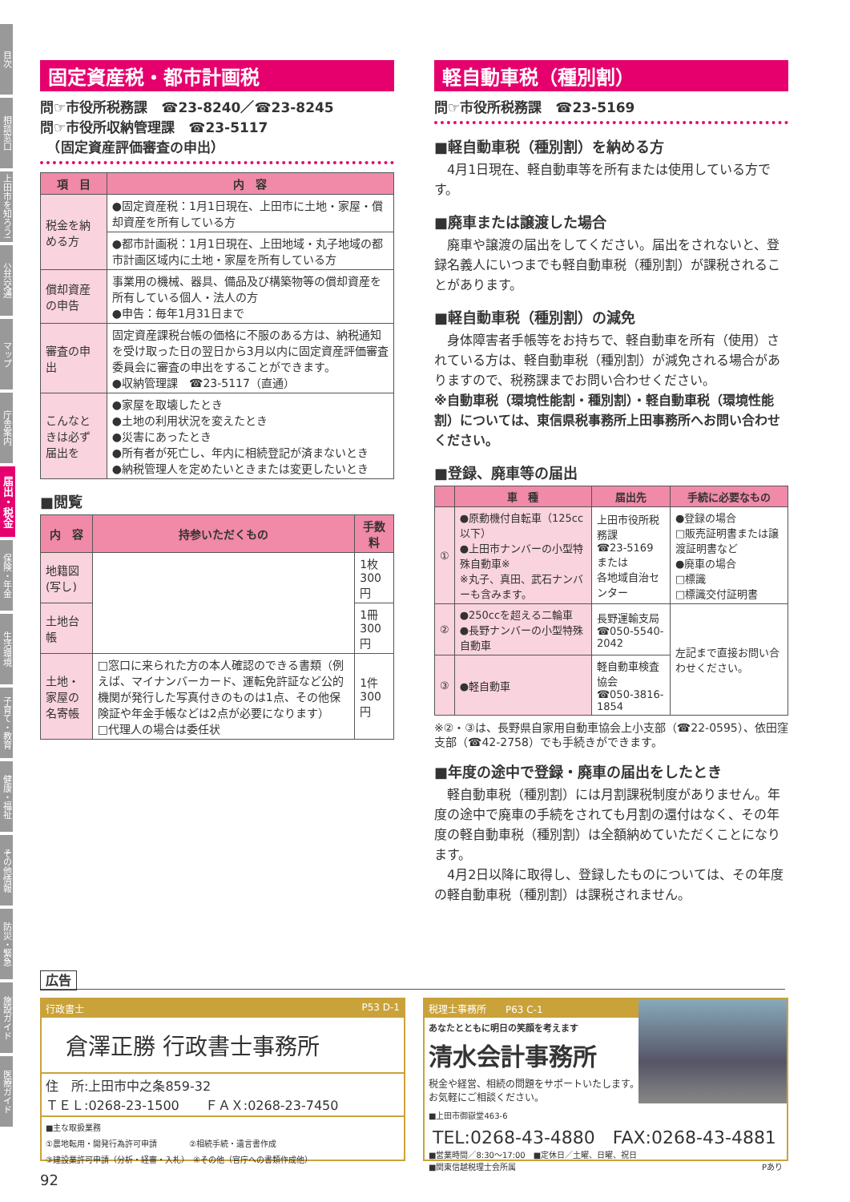目次
相談窓口
上田市を知ろう!
公共交通
マップ
庁舎案内
届出・税金
保険・年金
生活環境
子育て・教育
健康・福祉
その他情報
防災・緊急
施設ガイド
医療ガイド
固定資産税・都市計画税
問☞市役所税務課　☎23-8240／☎23-8245
問☞市役所収納管理課　☎23-5117
　（固定資産評価審査の申出）
| 項 目 | 内 容 |
| --- | --- |
| 税金を納める方 | ●固定資産税：1月1日現在、上田市に土地・家屋・償却資産を所有している方 |
| | ●都市計画税：1月1日現在、上田地域・丸子地域の都市計画区域内に土地・家屋を所有している方 |
| 償却資産の申告 | 事業用の機械、器具、備品及び構築物等の償却資産を所有している個人・法人の方 ●申告：毎年1月31日まで |
| 審査の申出 | 固定資産課税台帳の価格に不服のある方は、納税通知を受け取った日の翌日から3月以内に固定資産評価審査委員会に審査の申出をすることができます。 ●収納管理課 ☎23-5117（直通） |
| こんなときは必ず届出を | ●家屋を取壊したとき ●土地の利用状況を変えたとき ●災害にあったとき ●所有者が死亡し、年内に相続登記が済まないとき ●納税管理人を定めたいときまたは変更したいとき |
■閲覧
| 内 容 | 持参いただくもの | 手数料 |
| --- | --- | --- |
| 地籍図(写し) | | 1枚300円 |
| 土地台帳 | | 1冊300円 |
| 土地・家屋の名寄帳 | □窓口に来られた方の本人確認のできる書類（例えば、マイナンバーカード、運転免許証など公的機関が発行した写真付きのものは1点、その他保険証や年金手帳などは2点が必要になります） □代理人の場合は委任状 | 1件300円 |
軽自動車税（種別割）
問☞市役所税務課　☎23-5169
■軽自動車税（種別割）を納める方
　4月1日現在、軽自動車等を所有または使用している方です。
■廃車または譲渡した場合
　廃車や譲渡の届出をしてください。届出をされないと、登録名義人にいつまでも軽自動車税（種別割）が課税されることがあります。
■軽自動車税（種別割）の減免
　身体障害者手帳等をお持ちで、軽自動車を所有（使用）されている方は、軽自動車税（種別割）が減免される場合がありますので、税務課までお問い合わせください。
※自動車税（環境性能割・種別割）・軽自動車税（環境性能割）については、東信県税事務所上田事務所へお問い合わせください。
■登録、廃車等の届出
| | 車 種 | 届出先 | 手続に必要なもの |
| --- | --- | --- | --- |
| ① | ●原動機付自転車（125cc以下） ●上田市ナンバーの小型特殊自動車※ ※丸子、真田、武石ナンバーも含みます。 | 上田市役所税務課 ☎23-5169 または 各地域自治センター | ●登録の場合 □販売証明書または譲渡証明書など ●廃車の場合 □標識 □標識交付証明書 |
| ② | ●250ccを超える二輪車 ●長野ナンバーの小型特殊自動車 | 長野運輸支局 ☎050-5540-2042 | 左記まで直接お問い合わせください。 |
| ③ | ●軽自動車 | 軽自動車検査協会 ☎050-3816-1854 | |
※②・③は、長野県自家用自動車協会上小支部（☎22-0595）、依田窪支部（☎42-2758）でも手続きができます。
■年度の途中で登録・廃車の届出をしたとき
　軽自動車税（種別割）には月割課税制度がありません。年度の途中で廃車の手続をされても月割の還付はなく、その年度の軽自動車税（種別割）は全額納めていただくことになります。
　4月2日以降に取得し、登録したものについては、その年度の軽自動車税（種別割）は課税されません。
広告
行政書士　P53 D-1
倉澤正勝 行政書士事務所
住　所:上田市中之条859-32
ＴＥＬ:0268-23-1500　　ＦＡＸ:0268-23-7450
■主な取扱業務
①農地転用・開発行為許可申請　　　　②相続手続・遺言書作成
③建設業許可申請（分析・経審・入札）　④その他（官庁への書類作成他）
税理士事務所　　P63 C-1
あなたとともに明日の笑顔を考えます
清水会計事務所
税金や経営、相続の問題をサポートいたします。
お気軽にご相談ください。
■上田市御嶽堂463-6
TEL:0268-43-4880　FAX:0268-43-4881
■営業時間／8:30〜17:00　■定休日／土曜、日曜、祝日
■関東信越税理士会所属 Pあり
92